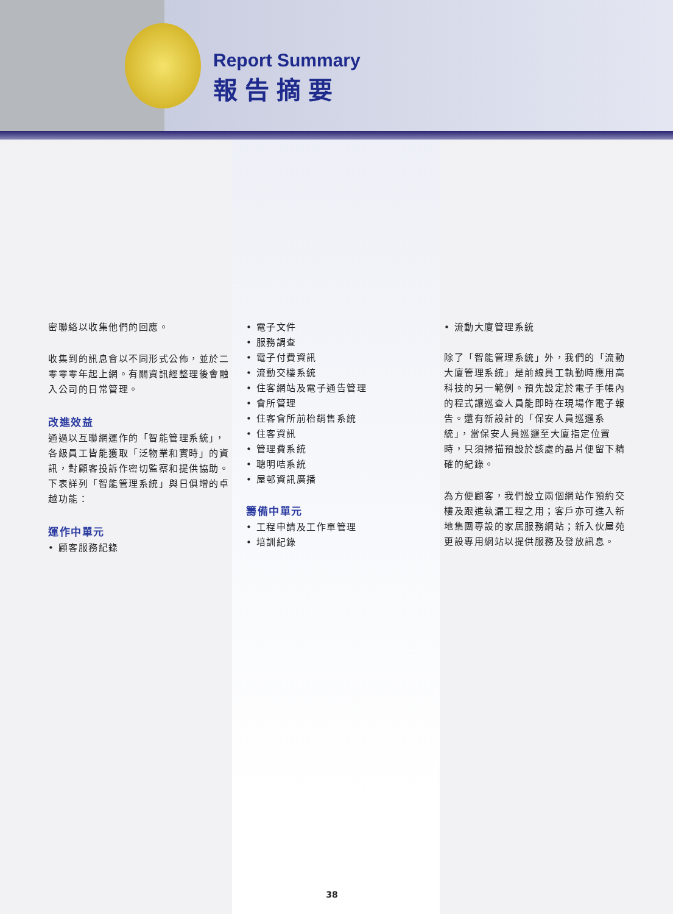Report Summary
報告摘要
密聯絡以收集他們的回應。
收集到的訊息會以不同形式公佈，並於二零零零年起上網。有關資訊經整理後會融入公司的日常管理。
改進效益
通過以互聯網運作的「智能管理系統」，各級員工皆能獲取「泛物業和實時」的資訊，對顧客投訴作密切監察和提供協助。下表詳列「智能管理系統」與日俱增的卓越功能：
運作中單元
• 顧客服務紀錄
• 電子文件
• 服務調查
• 電子付費資訊
• 流動交樓系統
• 住客網站及電子通告管理
• 會所管理
• 住客會所前枱銷售系統
• 住客資訊
• 管理費系統
• 聰明咭系統
• 屋邨資訊廣播
籌備中單元
• 工程申請及工作單管理
• 培訓紀錄
• 流動大廈管理系統
除了「智能管理系統」外，我們的「流動大廈管理系統」是前線員工執勤時應用高科技的另一範例。預先設定於電子手帳內的程式讓巡查人員能即時在現場作電子報告。還有新設計的「保安人員巡邏系統」，當保安人員巡邏至大廈指定位置時，只須掃描預設於該處的晶片便留下精確的紀錄。
為方便顧客，我們設立兩個網站作預約交樓及跟進執漏工程之用；客戶亦可進入新地集團專設的家居服務網站；新入伙屋苑更設專用網站以提供服務及發放訊息。
38